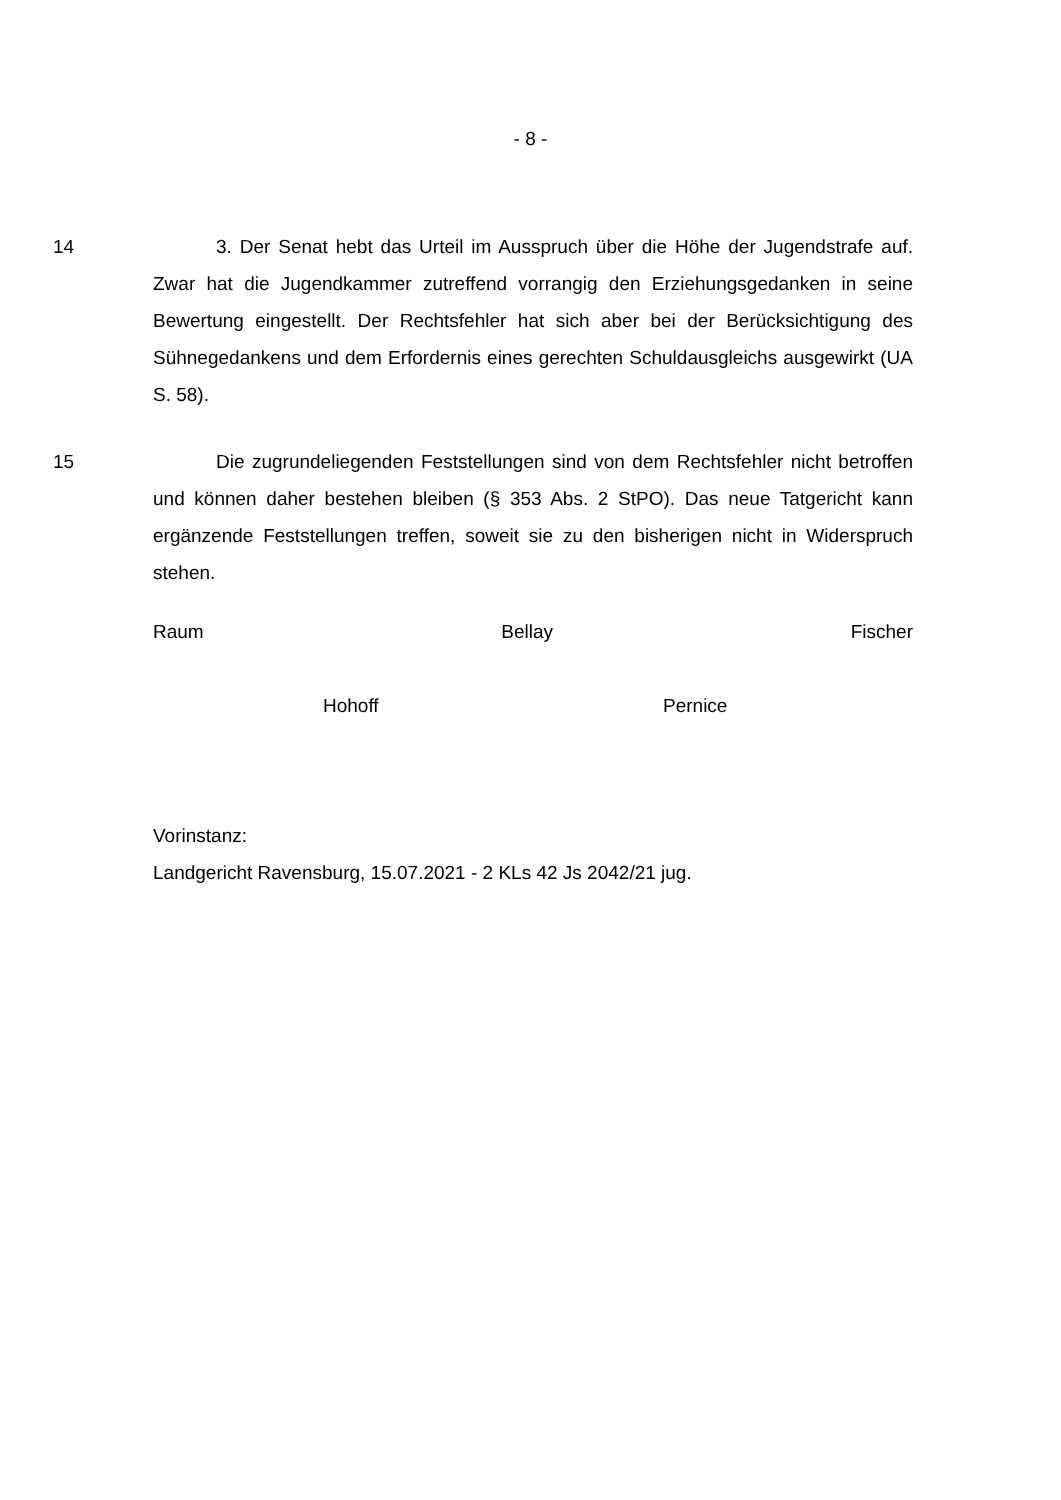- 8 -
14 3. Der Senat hebt das Urteil im Ausspruch über die Höhe der Jugendstrafe auf. Zwar hat die Jugendkammer zutreffend vorrangig den Erziehungsgedanken in seine Bewertung eingestellt. Der Rechtsfehler hat sich aber bei der Berück­sichtigung des Sühnegedankens und dem Erfordernis eines gerechten Schuld­ausgleichs ausgewirkt (UA S. 58).
15 Die zugrundeliegenden Feststellungen sind von dem Rechtsfehler nicht betroffen und können daher bestehen bleiben (§ 353 Abs. 2 StPO). Das neue Tatgericht kann ergänzende Feststellungen treffen, soweit sie zu den bisherigen nicht in Widerspruch stehen.
Raum Bellay Fischer
Hohoff Pernice
Vorinstanz:
Landgericht Ravensburg, 15.07.2021 - 2 KLs 42 Js 2042/21 jug.